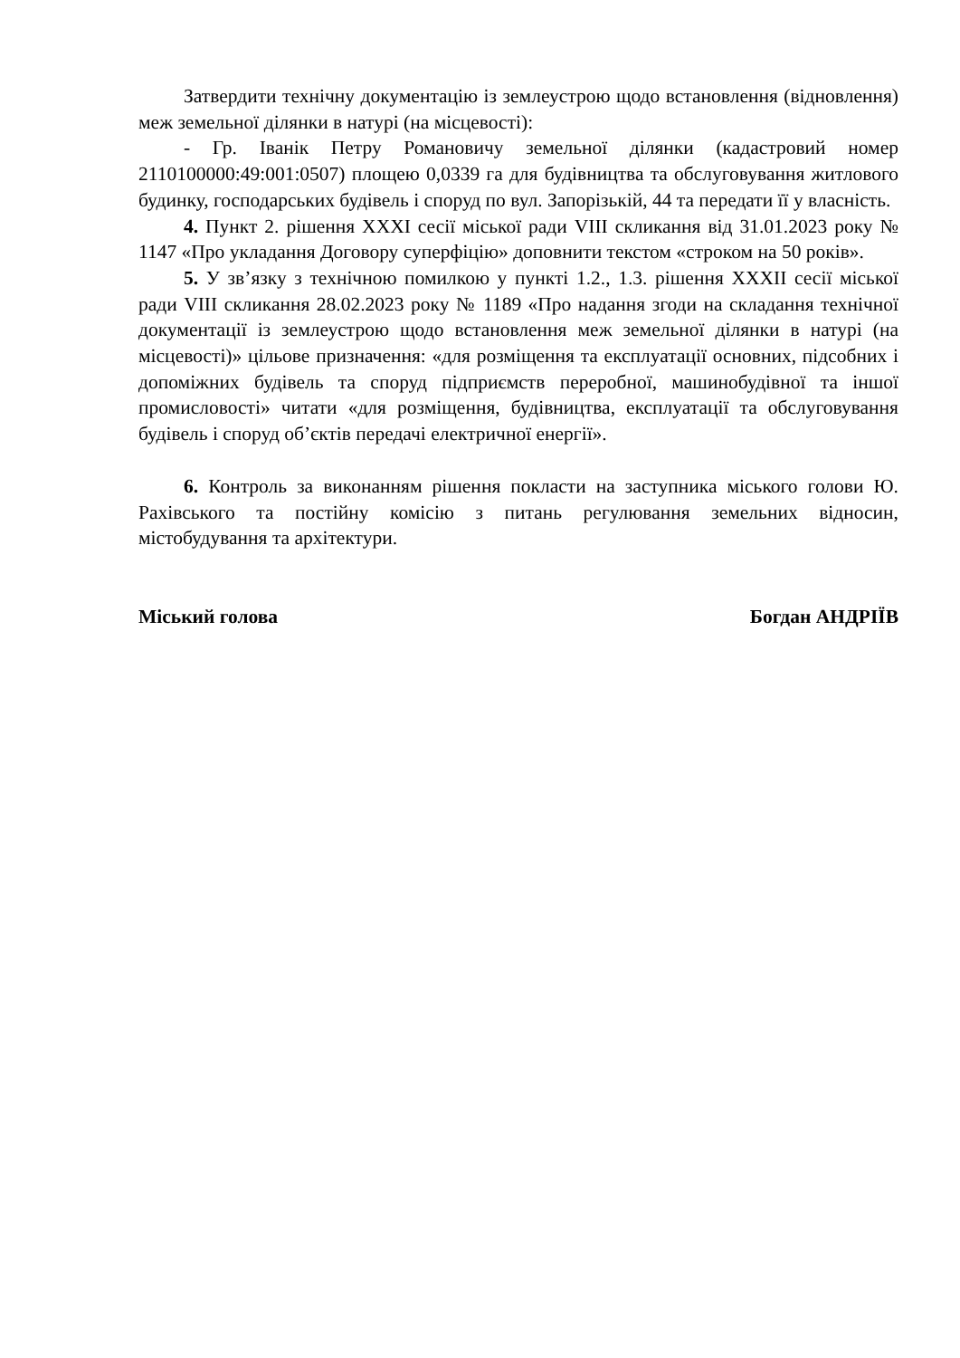Затвердити технічну документацію із землеустрою щодо встановлення (відновлення) меж земельної ділянки в натурі (на місцевості):
- Гр. Іванік Петру Романовичу земельної ділянки (кадастровий номер 2110100000:49:001:0507) площею 0,0339 га для будівництва та обслуговування житлового будинку, господарських будівель і споруд по вул. Запорізькій, 44 та передати її у власність.
4. Пункт 2. рішення XXXI сесії міської ради VIII скликання від 31.01.2023 року № 1147 «Про укладання Договору суперфіцію» доповнити текстом «строком на 50 років».
5. У зв’язку з технічною помилкою у пункті 1.2., 1.3. рішення XXXII сесії міської ради VIII скликання 28.02.2023 року № 1189 «Про надання згоди на складання технічної документації із землеустрою щодо встановлення меж земельної ділянки в натурі (на місцевості)» цільове призначення: «для розміщення та експлуатації основних, підсобних і допоміжних будівель та споруд підприємств переробної, машинобудівної та іншої промисловості» читати «для розміщення, будівництва, експлуатації та обслуговування будівель і споруд об’єктів передачі електричної енергії».
6. Контроль за виконанням рішення покласти на заступника міського голови Ю. Рахівського та постійну комісію з питань регулювання земельних відносин, містобудування та архітектури.
Міський голова Богдан АНДРІЇВ